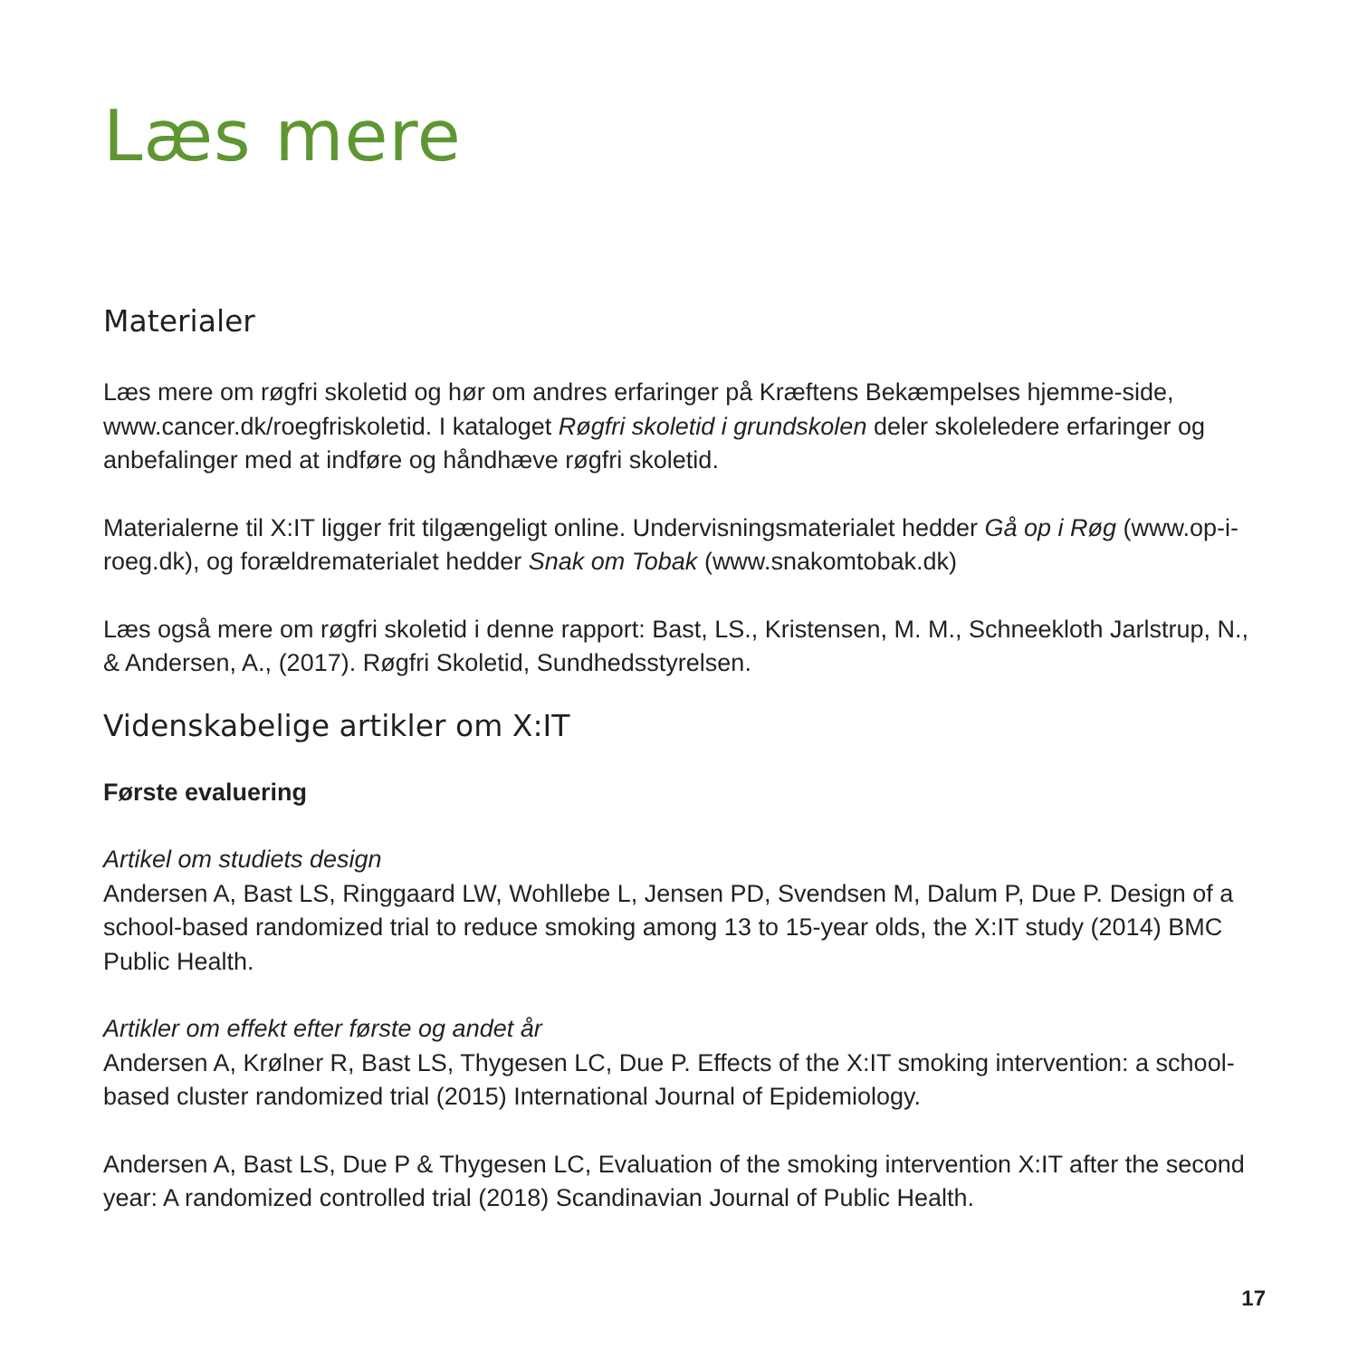Læs mere
Materialer
Læs mere om røgfri skoletid og hør om andres erfaringer på Kræftens Bekæmpelses hjemme-side, www.cancer.dk/roegfriskoletid. I kataloget Røgfri skoletid i grundskolen deler skoleledere erfaringer og anbefalinger med at indføre og håndhæve røgfri skoletid.
Materialerne til X:IT ligger frit tilgængeligt online. Undervisningsmaterialet hedder Gå op i Røg (www.op-i-roeg.dk), og forældrematerialet hedder Snak om Tobak (www.snakomtobak.dk)
Læs også mere om røgfri skoletid i denne rapport: Bast, LS., Kristensen, M. M., Schneekloth Jarlstrup, N., & Andersen, A., (2017). Røgfri Skoletid, Sundhedsstyrelsen.
Videnskabelige artikler om X:IT
Første evaluering
Artikel om studiets design
Andersen A, Bast LS, Ringgaard LW, Wohllebe L, Jensen PD, Svendsen M, Dalum P, Due P. Design of a school-based randomized trial to reduce smoking among 13 to 15-year olds, the X:IT study (2014) BMC Public Health.
Artikler om effekt efter første og andet år
Andersen A, Krølner R, Bast LS, Thygesen LC, Due P. Effects of the X:IT smoking intervention: a school-based cluster randomized trial (2015) International Journal of Epidemiology.
Andersen A, Bast LS, Due P & Thygesen LC, Evaluation of the smoking intervention X:IT after the second year: A randomized controlled trial (2018) Scandinavian Journal of Public Health.
17